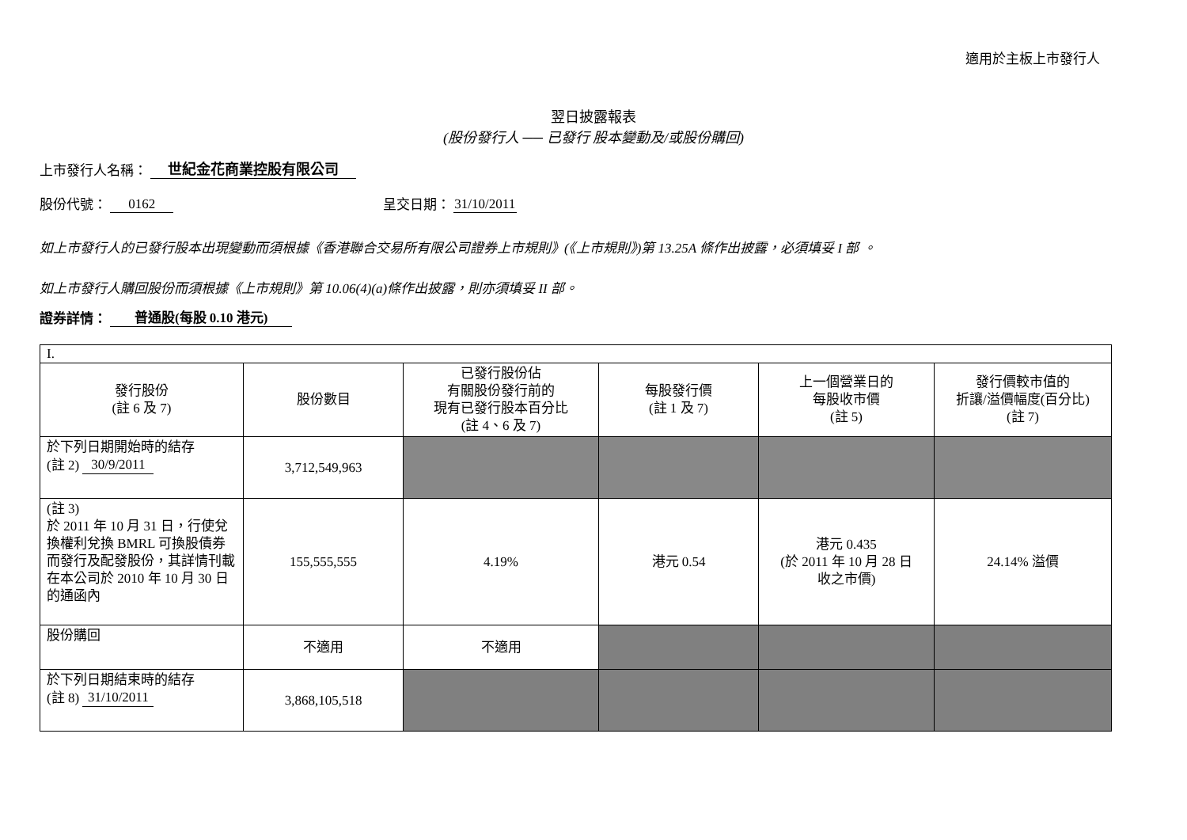適用於主板上市發行人
翌日披露報表
(股份發行人 ── 已發行 股本變動及/或股份購回)
上市發行人名稱： 世紀金花商業控股有限公司
股份代號： 0162 呈交日期： 31/10/2011
如上市發行人的已發行股本出現變動而須根據《香港聯合交易所有限公司證券上市規則》(《上市規則》)第 13.25A 條作出披露，必須填妥 I 部 。
如上市發行人購回股份而須根據《上市規則》第 10.06(4)(a)條作出披露，則亦須填妥 II 部。
證券詳情： 普通股(每股 0.10 港元)
| I. | | | | | |
| 發行股份 (註 6 及 7) | 股份數目 | 已發行股份佔 有關股份發行前的 現有已發行股本百分比 (註 4、6 及 7) | 每股發行價 (註 1 及 7) | 上一個營業日的 每股收市價 (註 5) | 發行價較市值的 折讓/溢價幅度(百分比) (註 7) |
| 於下列日期開始時的結存 (註 2) 30/9/2011 | 3,712,549,963 | | | | |
| (註 3) 於 2011 年 10 月 31 日，行使兌換權利兌換 BMRL 可換股債券而發行及配發股份，其詳情刊載在本公司於 2010 年 10 月 30 日的通函內 | 155,555,555 | 4.19% | 港元 0.54 | 港元 0.435 (於 2011 年 10 月 28 日 收之市價) | 24.14% 溢價 |
| 股份購回 | 不適用 | 不適用 | | | |
| 於下列日期結束時的結存 (註 8) 31/10/2011 | 3,868,105,518 | | | | |